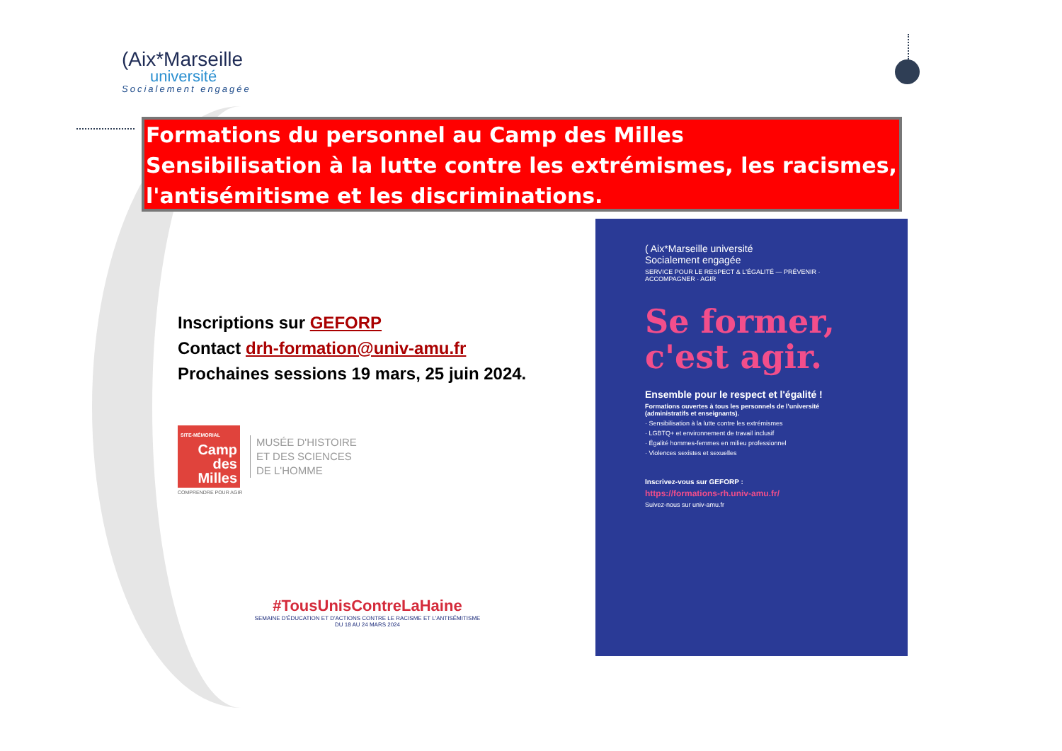(Aix*Marseille
université
Socialement engagée
Formations du personnel au Camp des Milles
Sensibilisation à la lutte contre les extrémismes, les racismes,
l'antisémitisme et les discriminations.
Inscriptions sur GEFORP
Contact drh-formation@univ-amu.fr
Prochaines sessions 19 mars, 25 juin 2024.
SITE-MÉMORIAL
Camp des Milles
MUSÉE D'HISTOIRE
ET DES SCIENCES
DE L'HOMME
COMPRENDRE POUR AGIR
#TousUnisContreLaHaine
SEMAINE D'ÉDUCATION ET D'ACTIONS CONTRE LE RACISME ET L'ANTISÉMITISME
DU 18 AU 24 MARS 2024
( Aix*Marseille université
Socialement engagée
SERVICE POUR LE RESPECT & L'ÉGALITÉ — PRÉVENIR · ACCOMPAGNER · AGIR
Se former, c'est agir.
Ensemble pour le respect et l'égalité !
Formations ouvertes à tous les personnels de l'université (administratifs et enseignants).
· Sensibilisation à la lutte contre les extrémismes
· LGBTQ+ et environnement de travail inclusif
· Égalité hommes-femmes en milieu professionnel
· Violences sexistes et sexuelles
Inscrivez-vous sur GEFORP :
https://formations-rh.univ-amu.fr/
Suivez-nous sur univ-amu.fr